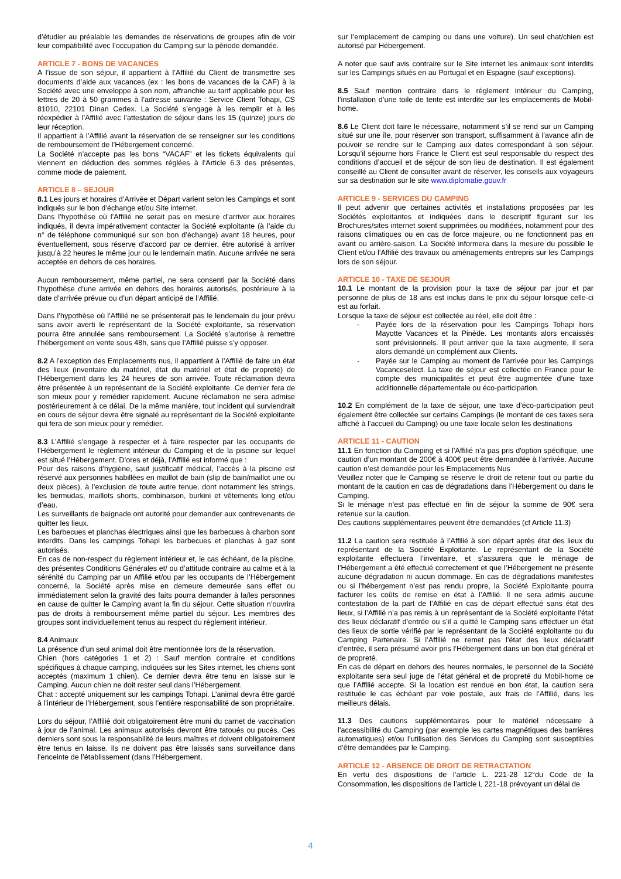d’étudier au préalable les demandes de réservations de groupes afin de voir leur compatibilité avec l’occupation du Camping sur la période demandée.
ARTICLE 7 - BONS DE VACANCES
A l’issue de son séjour, il appartient à l’Affilié du Client de transmettre ses documents d’aide aux vacances (ex : les bons de vacances de la CAF) à la Société avec une enveloppe à son nom, affranchie au tarif applicable pour les lettres de 20 à 50 grammes à l’adresse suivante : Service Client Tohapi, CS 81010, 22101 Dinan Cedex. La Société s’engage à les remplir et à les réexpédier à l’Affilié avec l’attestation de séjour dans les 15 (quinze) jours de leur réception.
Il appartient à l’Affilié avant la réservation de se renseigner sur les conditions de remboursement de l’Hébergement concerné.
La Société n’accepte pas les bons “VACAF” et les tickets équivalents qui viennent en déduction des sommes réglées à l’Article 6.3 des présentes, comme mode de paiement.
ARTICLE 8 – SEJOUR
8.1 Les jours et horaires d’Arrivée et Départ varient selon les Campings et sont indiqués sur le bon d’échange et/ou Site internet.
Dans l’hypothèse où l’Affilié ne serait pas en mesure d’arriver aux horaires indiqués, il devra impérativement contacter la Société exploitante (à l’aide du n° de téléphone communiqué sur son bon d’échange) avant 18 heures, pour éventuellement, sous réserve d’accord par ce dernier, être autorisé à arriver jusqu’à 22 heures le même jour ou le lendemain matin. Aucune arrivée ne sera acceptée en dehors de ces horaires.
Aucun remboursement, même partiel, ne sera consenti par la Société dans l’hypothèse d’une arrivée en dehors des horaires autorisés, postérieure à la date d’arrivée prévue ou d’un départ anticipé de l’Affilié.
Dans l’hypothèse où l’Affilié ne se présenterait pas le lendemain du jour prévu sans avoir averti le représentant de la Société exploitante, sa réservation pourra être annulée sans remboursement. La Société s’autorise à remettre l’hébergement en vente sous 48h, sans que l’Affilié puisse s’y opposer.
8.2 A l’exception des Emplacements nus, il appartient à l’Affilié de faire un état des lieux (inventaire du matériel, état du matériel et état de propreté) de l’Hébergement dans les 24 heures de son arrivée. Toute réclamation devra être présentée à un représentant de la Société exploitante. Ce dernier fera de son mieux pour y remédier rapidement. Aucune réclamation ne sera admise postérieurement à ce délai. De la même manière, tout incident qui surviendrait en cours de séjour devra être signalé au représentant de la Société exploitante qui fera de son mieux pour y remédier.
8.3 L’Affilié s’engage à respecter et à faire respecter par les occupants de l’Hébergement le règlement intérieur du Camping et de la piscine sur lequel est situé l’Hébergement. D’ores et déjà, l’Affilié est informé que :
Pour des raisons d’hygiène, sauf justificatif médical, l’accès à la piscine est réservé aux personnes habillées en maillot de bain (slip de bain/maillot une ou deux pièces), à l’exclusion de toute autre tenue, dont notamment les strings, les bermudas, maillots shorts, combinaison, burkini et vêtements long et/ou d’eau.
Les surveillants de baignade ont autorité pour demander aux contrevenants de quitter les lieux.
Les barbecues et planchas électriques ainsi que les barbecues à charbon sont interdits. Dans les campings Tohapi les barbecues et planchas à gaz sont autorisés.
En cas de non-respect du règlement intérieur et, le cas échéant, de la piscine, des présentes Conditions Générales et/ ou d’attitude contraire au calme et à la sérénité du Camping par un Affilié et/ou par les occupants de l’Hébergement concerné, la Société après mise en demeure demeurée sans effet ou immédiatement selon la gravité des faits pourra demander à la/les personnes en cause de quitter le Camping avant la fin du séjour. Cette situation n’ouvrira pas de droits à remboursement même partiel du séjour. Les membres des groupes sont individuellement tenus au respect du règlement intérieur.
8.4 Animaux
La présence d’un seul animal doit être mentionnée lors de la réservation.
Chien (hors catégories 1 et 2) : Sauf mention contraire et conditions spécifiques à chaque camping, indiquées sur les Sites internet, les chiens sont acceptés (maximum 1 chien). Ce dernier devra être tenu en laisse sur le Camping. Aucun chien ne doit rester seul dans l’Hébergement.
Chat : accepté uniquement sur les campings Tohapi. L’animal devra être gardé à l’intérieur de l’Hébergement, sous l’entière responsabilité de son propriétaire.
Lors du séjour, l’Affilié doit obligatoirement être muni du carnet de vaccination à jour de l’animal. Les animaux autorisés devront être tatoués ou pucés. Ces derniers sont sous la responsabilité de leurs maîtres et doivent obligatoirement être tenus en laisse. Ils ne doivent pas être laissés sans surveillance dans l’enceinte de l’établissement (dans l’Hébergement,
sur l’emplacement de camping ou dans une voiture). Un seul chat/chien est autorisé par Hébergement.
A noter que sauf avis contraire sur le Site internet les animaux sont interdits sur les Campings situés en au Portugal et en Espagne (sauf exceptions).
8.5 Sauf mention contraire dans le règlement intérieur du Camping, l’installation d’une toile de tente est interdite sur les emplacements de Mobil-home.
8.6 Le Client doit faire le nécessaire, notamment s’il se rend sur un Camping situé sur une île, pour réserver son transport, suffisamment à l’avance afin de pouvoir se rendre sur le Camping aux dates correspondant à son séjour. Lorsqu’il séjourne hors France le Client est seul responsable du respect des conditions d’accueil et de séjour de son lieu de destination. Il est également conseillé au Client de consulter avant de réserver, les conseils aux voyageurs sur sa destination sur le site www.diplomatie.gouv.fr
ARTICLE 9 - SERVICES DU CAMPING
Il peut advenir que certaines activités et installations proposées par les Sociétés exploitantes et indiquées dans le descriptif figurant sur les Brochures/sites internet soient supprimées ou modifiées, notamment pour des raisons climatiques ou en cas de force majeure, ou ne fonctionnent pas en avant ou arrière-saison. La Société informera dans la mesure du possible le Client et/ou l’Affilié des travaux ou aménagements entrepris sur les Campings lors de son séjour.
ARTICLE 10 - TAXE DE SEJOUR
10.1 Le montant de la provision pour la taxe de séjour par jour et par personne de plus de 18 ans est inclus dans le prix du séjour lorsque celle-ci est au forfait.
Lorsque la taxe de séjour est collectée au réel, elle doit être :
- Payée lors de la réservation pour les Campings Tohapi hors Mayotte Vacances et la Pinède. Les montants alors encaissés sont prévisionnels. Il peut arriver que la taxe augmente, il sera alors demandé un complément aux Clients.
- Payée sur le Camping au moment de l’arrivée pour les Campings Vacanceselect. La taxe de séjour est collectée en France pour le compte des municipalités et peut être augmentée d’une taxe additionnelle départementale ou éco-participation.
10.2 En complément de la taxe de séjour, une taxe d’éco-participation peut également être collectée sur certains Campings (le montant de ces taxes sera affiché à l’accueil du Camping) ou une taxe locale selon les destinations
ARTICLE 11 - CAUTION
11.1 En fonction du Camping et si l’Affilié n’a pas pris d'option spécifique, une caution d’un montant de 200€ à 400€ peut être demandée à l’arrivée. Aucune caution n’est demandée pour les Emplacements Nus
Veuillez noter que le Camping se réserve le droit de retenir tout ou partie du montant de la caution en cas de dégradations dans l'Hébergement ou dans le Camping.
Si le ménage n’est pas effectué en fin de séjour la somme de 90€ sera retenue sur la caution.
Des cautions supplémentaires peuvent être demandées (cf Article 11.3)
11.2 La caution sera restituée à l’Affilié à son départ après état des lieux du représentant de la Société Exploitante. Le représentant de la Société exploitante effectuera l’inventaire, et s’assurera que le ménage de l’Hébergement a été effectué correctement et que l’Hébergement ne présente aucune dégradation ni aucun dommage. En cas de dégradations manifestes ou si l’hébergement n’est pas rendu propre, la Société Exploitante pourra facturer les coûts de remise en état à l’Affilié. Il ne sera admis aucune contestation de la part de l’Affilié en cas de départ effectué sans état des lieux, si l’Affilié n’a pas remis à un représentant de la Société exploitante l’état des lieux déclaratif d’entrée ou s’il a quitté le Camping sans effectuer un état des lieux de sortie vérifié par le représentant de la Société exploitante ou du Camping Partenaire. Si l’Affilié ne remet pas l’état des lieux déclaratif d’entrée, il sera présumé avoir pris l’Hébergement dans un bon état général et de propreté.
En cas de départ en dehors des heures normales, le personnel de la Société exploitante sera seul juge de l’état général et de propreté du Mobil-home ce que l’Affilié accepte. Si la location est rendue en bon état, la caution sera restituée le cas échéant par voie postale, aux frais de l’Affilié, dans les meilleurs délais.
11.3 Des cautions supplémentaires pour le matériel nécessaire à l’accessibilité du Camping (par exemple les cartes magnétiques des barrières automatiques) et/ou l’utilisation des Services du Camping sont susceptibles d’être demandées par le Camping.
ARTICLE 12 - ABSENCE DE DROIT DE RETRACTATION
En vertu des dispositions de l’article L. 221-28 12°du Code de la Consommation, les dispositions de l’article L 221-18 prévoyant un délai de
4